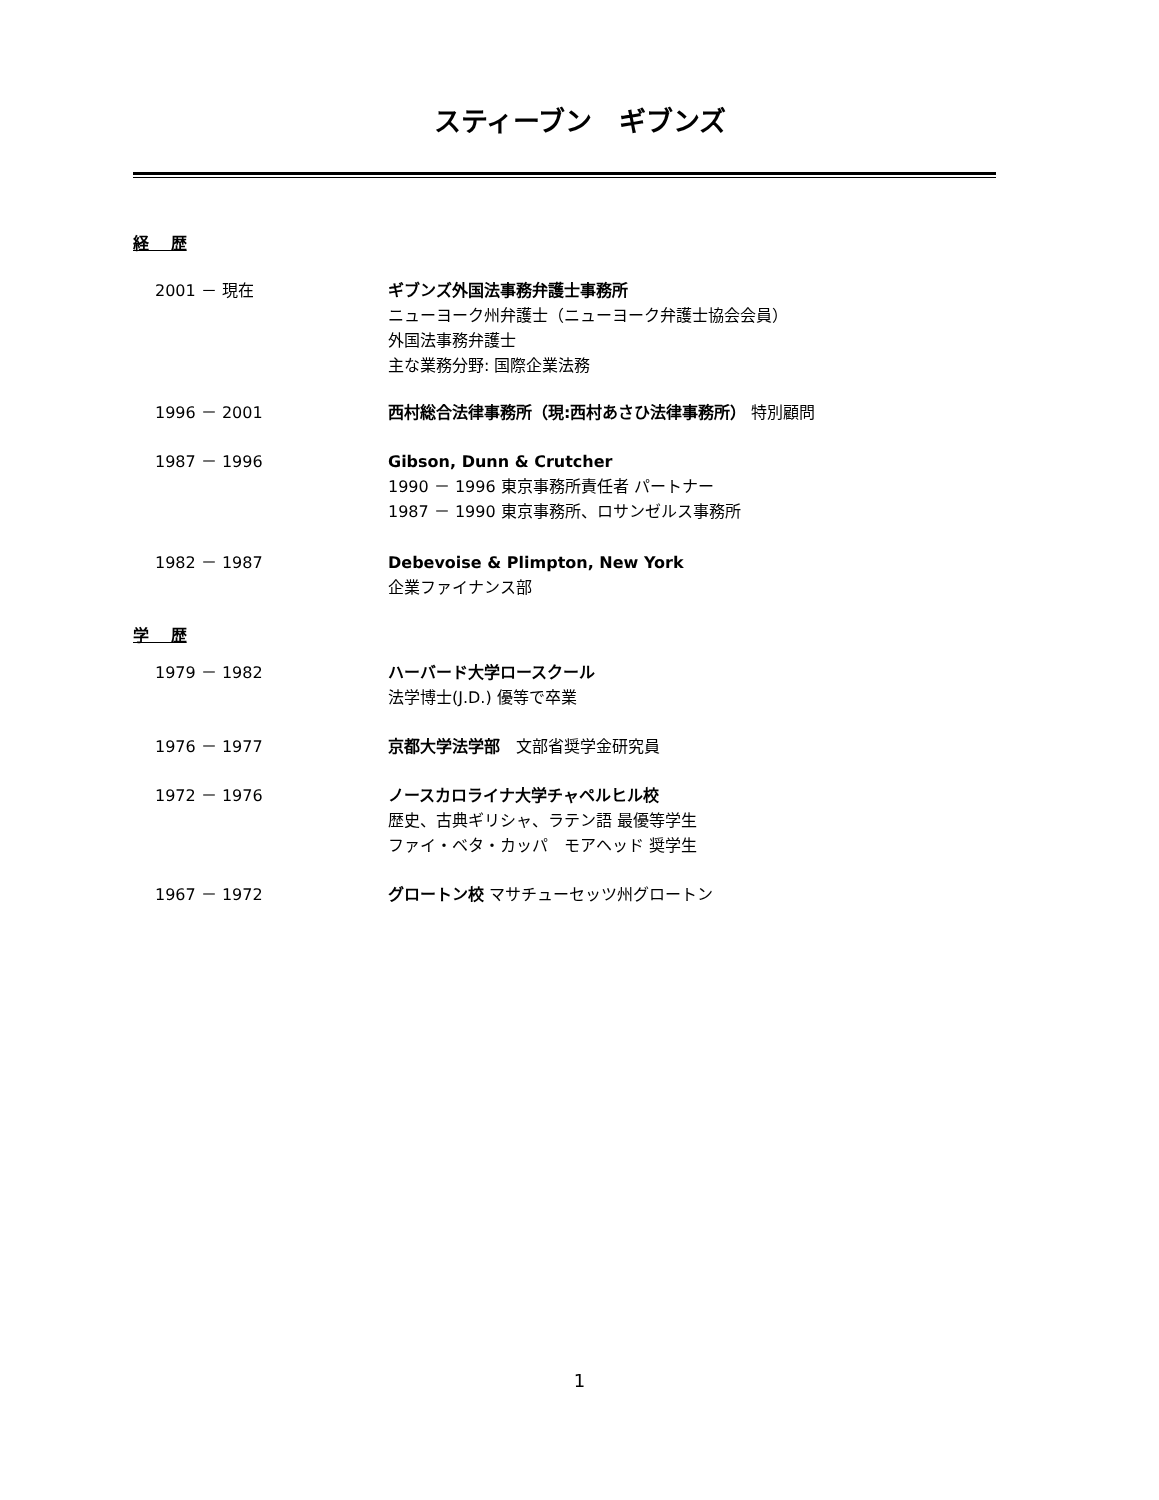スティーブン　ギブンズ
経　 歴
2001 － 現在 ギブンズ外国法事務弁護士事務所
ニューヨーク州弁護士（ニューヨーク弁護士協会会員）
外国法事務弁護士
主な業務分野: 国際企業法務
1996 － 2001 西村総合法律事務所（現:西村あさひ法律事務所） 特別顧問
1987 － 1996 Gibson, Dunn & Crutcher
1990 － 1996 東京事務所責任者 パートナー
1987 － 1990 東京事務所、ロサンゼルス事務所
1982 － 1987 Debevoise & Plimpton, New York
企業ファイナンス部
学　 歴
1979 － 1982 ハーバード大学ロースクール
法学博士(J.D.) 優等で卒業
1976 － 1977 京都大学法学部　文部省奨学金研究員
1972 － 1976 ノースカロライナ大学チャペルヒル校
歴史、古典ギリシャ、ラテン語 最優等学生
ファイ・ベタ・カッパ　モアヘッド 奨学生
1967 － 1972 グロートン校 マサチューセッツ州グロートン
1